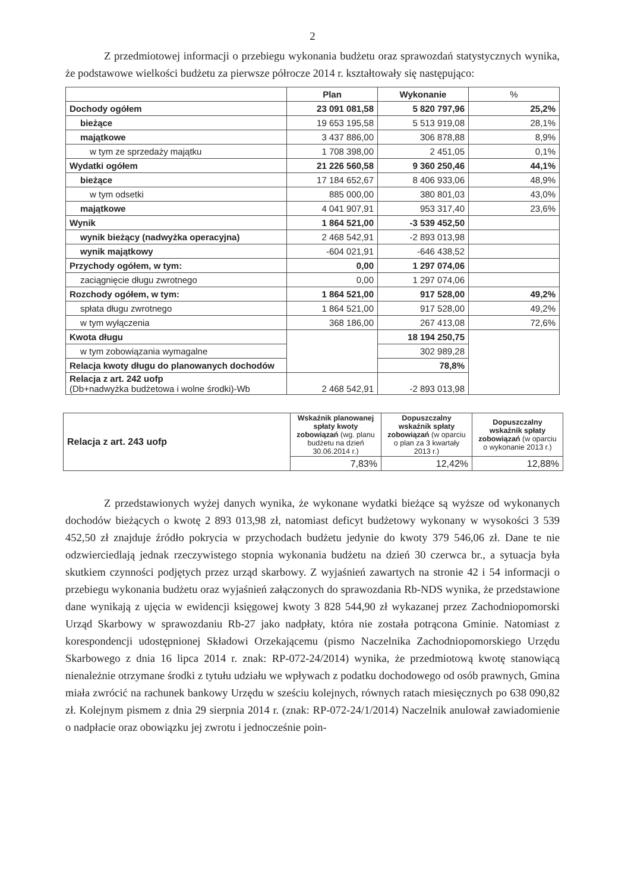2
Z przedmiotowej informacji o przebiegu wykonania budżetu oraz sprawozdań statystycznych wynika, że podstawowe wielkości budżetu za pierwsze półrocze 2014 r. kształtowały się następująco:
| | Plan | Wykonanie | % |
| --- | --- | --- | --- |
| Dochody ogółem | 23 091 081,58 | 5 820 797,96 | 25,2% |
| bieżące | 19 653 195,58 | 5 513 919,08 | 28,1% |
| majątkowe | 3 437 886,00 | 306 878,88 | 8,9% |
| w tym ze sprzedaży majątku | 1 708 398,00 | 2 451,05 | 0,1% |
| Wydatki ogółem | 21 226 560,58 | 9 360 250,46 | 44,1% |
| bieżące | 17 184 652,67 | 8 406 933,06 | 48,9% |
| w tym odsetki | 885 000,00 | 380 801,03 | 43,0% |
| majątkowe | 4 041 907,91 | 953 317,40 | 23,6% |
| Wynik | 1 864 521,00 | -3 539 452,50 | |
| wynik bieżący (nadwyżka operacyjna) | 2 468 542,91 | -2 893 013,98 | |
| wynik majątkowy | -604 021,91 | -646 438,52 | |
| Przychody ogółem, w tym: | 0,00 | 1 297 074,06 | |
| zaciągnięcie długu zwrotnego | 0,00 | 1 297 074,06 | |
| Rozchody ogółem, w tym: | 1 864 521,00 | 917 528,00 | 49,2% |
| spłata długu zwrotnego | 1 864 521,00 | 917 528,00 | 49,2% |
| w tym wyłączenia | 368 186,00 | 267 413,08 | 72,6% |
| Kwota długu | | 18 194 250,75 | |
| w tym zobowiązania wymagalne | | 302 989,28 | |
| Relacja kwoty długu do planowanych dochodów | | 78,8% | |
| Relacja z art. 242 uofp (Db+nadwyżka budżetowa i wolne środki)-Wb | 2 468 542,91 | -2 893 013,98 | |
| Relacja z art. 243 uofp | Wskaźnik planowanej spłaty kwoty zobowiązań (wg. planu budżetu na dzień 30.06.2014 r.) | Dopuszczalny wskaźnik spłaty zobowiązań (w oparciu o plan za 3 kwartały 2013 r.) | Dopuszczalny wskaźnik spłaty zobowiązań (w oparciu o wykonanie 2013 r.) |
| | 7,83% | 12,42% | 12,88% |
Z przedstawionych wyżej danych wynika, że wykonane wydatki bieżące są wyższe od wykonanych dochodów bieżących o kwotę 2 893 013,98 zł, natomiast deficyt budżetowy wykonany w wysokości 3 539 452,50 zł znajduje źródło pokrycia w przychodach budżetu jedynie do kwoty 379 546,06 zł. Dane te nie odzwierciedlają jednak rzeczywistego stopnia wykonania budżetu na dzień 30 czerwca br., a sytuacja była skutkiem czynności podjętych przez urząd skarbowy. Z wyjaśnień zawartych na stronie 42 i 54 informacji o przebiegu wykonania budżetu oraz wyjaśnień załączonych do sprawozdania Rb-NDS wynika, że przedstawione dane wynikają z ujęcia w ewidencji księgowej kwoty 3 828 544,90 zł wykazanej przez Zachodniopomorski Urząd Skarbowy w sprawozdaniu Rb-27 jako nadpłaty, która nie została potrącona Gminie. Natomiast z korespondencji udostępnionej Składowi Orzekającemu (pismo Naczelnika Zachodniopomorskiego Urzędu Skarbowego z dnia 16 lipca 2014 r. znak: RP-072-24/2014) wynika, że przedmiotową kwotę stanowiącą nienależnie otrzymane środki z tytułu udziału we wpływach z podatku dochodowego od osób prawnych, Gmina miała zwrócić na rachunek bankowy Urzędu w sześciu kolejnych, równych ratach miesięcznych po 638 090,82 zł. Kolejnym pismem z dnia 29 sierpnia 2014 r. (znak: RP-072-24/1/2014) Naczelnik anulował zawiadomienie o nadpłacie oraz obowiązku jej zwrotu i jednocześnie poin-